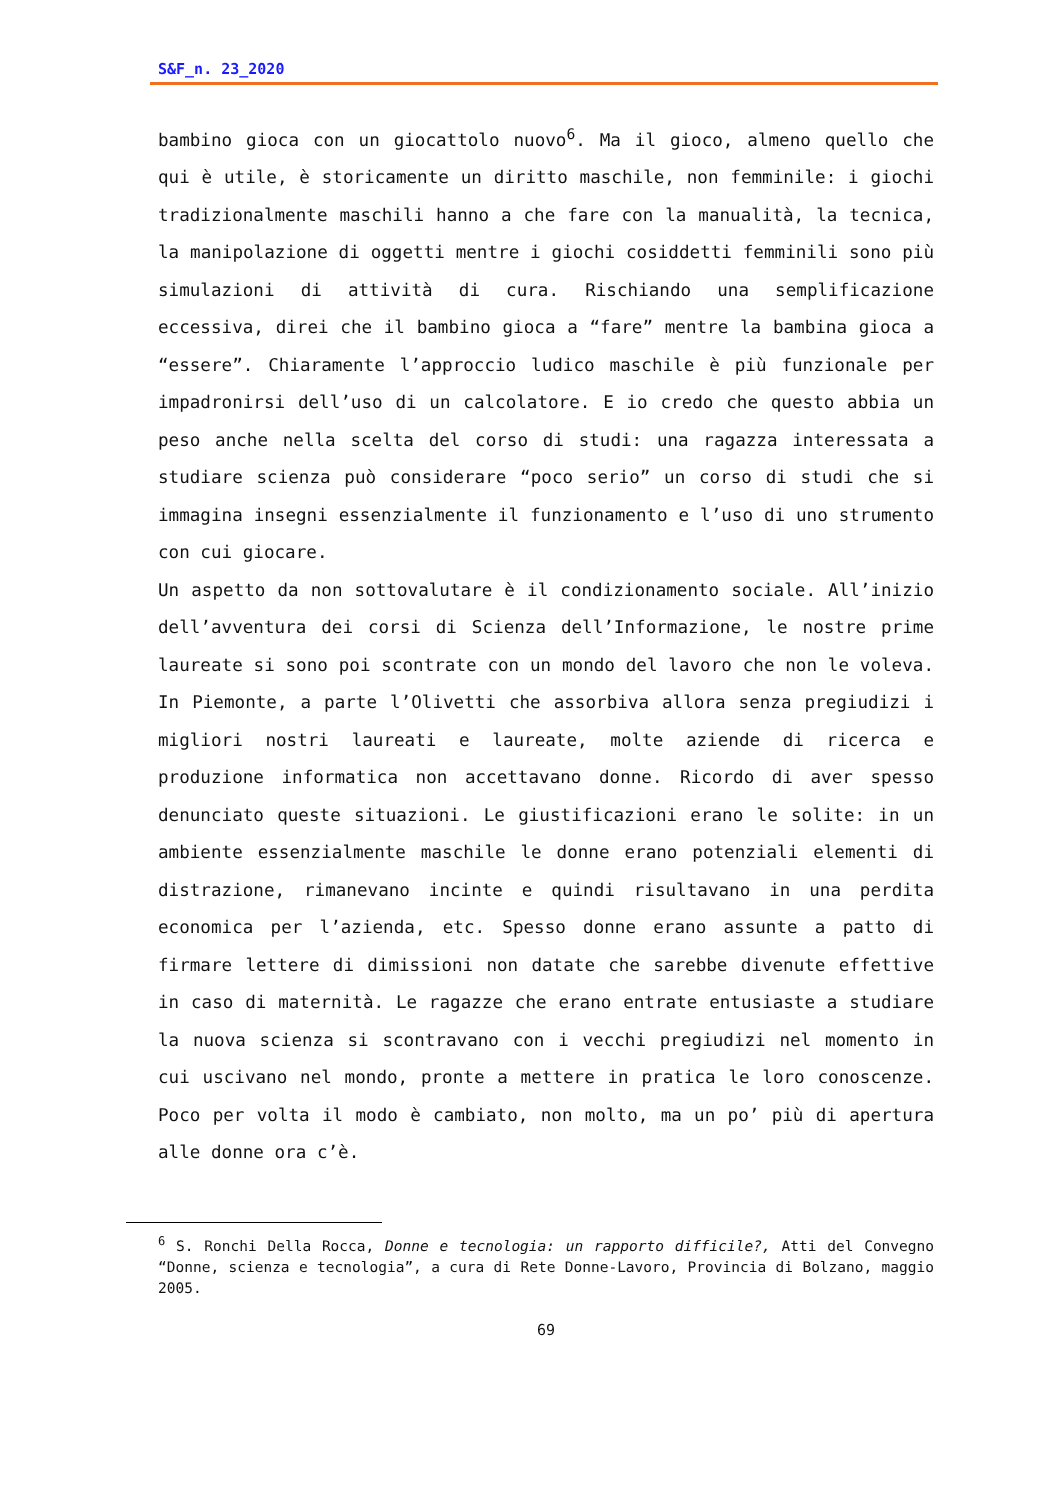S&F_n. 23_2020
bambino gioca con un giocattolo nuovo<sup>6</sup>. Ma il gioco, almeno quello che qui è utile, è storicamente un diritto maschile, non femminile: i giochi tradizionalmente maschili hanno a che fare con la manualità, la tecnica, la manipolazione di oggetti mentre i giochi cosiddetti femminili sono più simulazioni di attività di cura. Rischiando una semplificazione eccessiva, direi che il bambino gioca a “fare” mentre la bambina gioca a “essere”. Chiaramente l’approccio ludico maschile è più funzionale per impadronirsi dell’uso di un calcolatore. E io credo che questo abbia un peso anche nella scelta del corso di studi: una ragazza interessata a studiare scienza può considerare “poco serio” un corso di studi che si immagina insegni essenzialmente il funzionamento e l’uso di uno strumento con cui giocare.
Un aspetto da non sottovalutare è il condizionamento sociale. All’inizio dell’avventura dei corsi di Scienza dell’Informazione, le nostre prime laureate si sono poi scontrate con un mondo del lavoro che non le voleva. In Piemonte, a parte l’Olivetti che assorbiva allora senza pregiudizi i migliori nostri laureati e laureate, molte aziende di ricerca e produzione informatica non accettavano donne. Ricordo di aver spesso denunciato queste situazioni. Le giustificazioni erano le solite: in un ambiente essenzialmente maschile le donne erano potenziali elementi di distrazione, rimanevano incinte e quindi risultavano in una perdita economica per l’azienda, etc. Spesso donne erano assunte a patto di firmare lettere di dimissioni non datate che sarebbe divenute effettive in caso di maternità. Le ragazze che erano entrate entusiaste a studiare la nuova scienza si scontravano con i vecchi pregiudizi nel momento in cui uscivano nel mondo, pronte a mettere in pratica le loro conoscenze. Poco per volta il modo è cambiato, non molto, ma un po’ più di apertura alle donne ora c’è.
<sup>6</sup> S. Ronchi Della Rocca, Donne e tecnologia: un rapporto difficile?, Atti del Convegno “Donne, scienza e tecnologia”, a cura di Rete Donne-Lavoro, Provincia di Bolzano, maggio 2005.
69